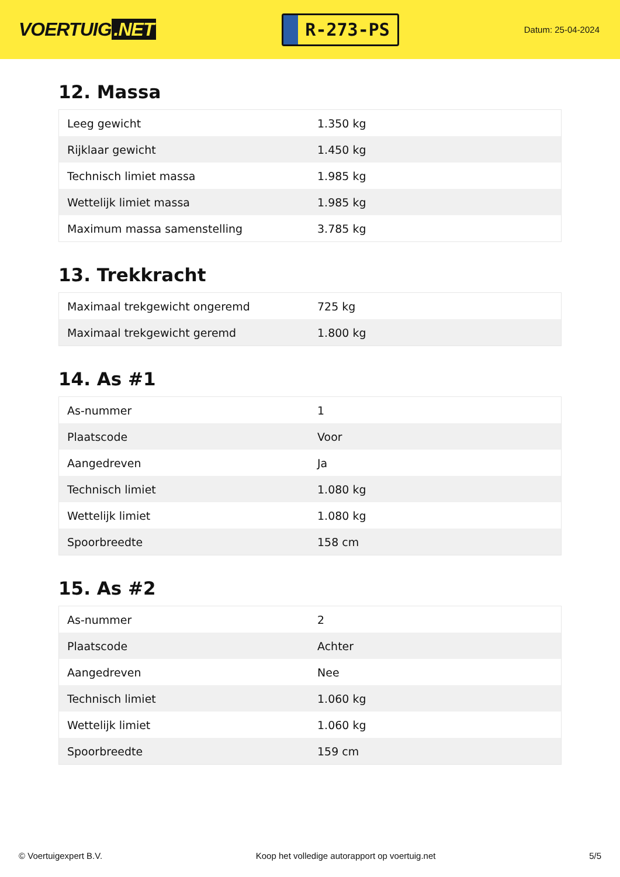VOERTUIG.NET
R-273-PS
Datum: 25-04-2024
12. Massa
| Leeg gewicht | 1.350 kg |
| Rijklaar gewicht | 1.450 kg |
| Technisch limiet massa | 1.985 kg |
| Wettelijk limiet massa | 1.985 kg |
| Maximum massa samenstelling | 3.785 kg |
13. Trekkracht
| Maximaal trekgewicht ongeremd | 725 kg |
| Maximaal trekgewicht geremd | 1.800 kg |
14. As #1
| As-nummer | 1 |
| Plaatscode | Voor |
| Aangedreven | Ja |
| Technisch limiet | 1.080 kg |
| Wettelijk limiet | 1.080 kg |
| Spoorbreedte | 158 cm |
15. As #2
| As-nummer | 2 |
| Plaatscode | Achter |
| Aangedreven | Nee |
| Technisch limiet | 1.060 kg |
| Wettelijk limiet | 1.060 kg |
| Spoorbreedte | 159 cm |
© Voertuigexpert B.V. Koop het volledige autorapport op voertuig.net 5/5